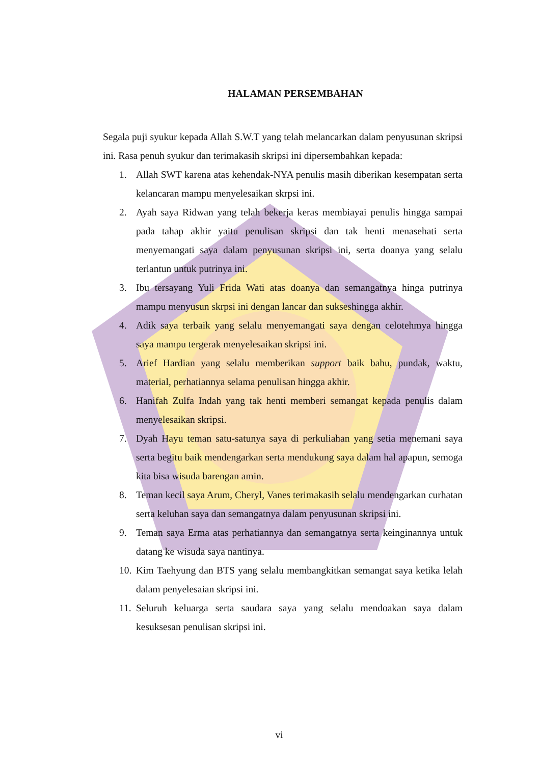HALAMAN PERSEMBAHAN
Segala puji syukur kepada Allah S.W.T yang telah melancarkan dalam penyusunan skripsi ini. Rasa penuh syukur dan terimakasih skripsi ini dipersembahkan kepada:
1. Allah SWT karena atas kehendak-NYA penulis masih diberikan kesempatan serta kelancaran mampu menyelesaikan skrpsi ini.
2. Ayah saya Ridwan yang telah bekerja keras membiayai penulis hingga sampai pada tahap akhir yaitu penulisan skripsi dan tak henti menasehati serta menyemangati saya dalam penyusunan skripsi ini, serta doanya yang selalu terlantun untuk putrinya ini.
3. Ibu tersayang Yuli Frida Wati atas doanya dan semangatnya hinga putrinya mampu menyusun skrpsi ini dengan lancar dan sukseshingga akhir.
4. Adik saya terbaik yang selalu menyemangati saya dengan celotehmya hingga saya mampu tergerak menyelesaikan skripsi ini.
5. Arief Hardian yang selalu memberikan support baik bahu, pundak, waktu, material, perhatiannya selama penulisan hingga akhir.
6. Hanifah Zulfa Indah yang tak henti memberi semangat kepada penulis dalam menyelesaikan skripsi.
7. Dyah Hayu teman satu-satunya saya di perkuliahan yang setia menemani saya serta begitu baik mendengarkan serta mendukung saya dalam hal apapun, semoga kita bisa wisuda barengan amin.
8. Teman kecil saya Arum, Cheryl, Vanes terimakasih selalu mendengarkan curhatan serta keluhan saya dan semangatnya dalam penyusunan skripsi ini.
9. Teman saya Erma atas perhatiannya dan semangatnya serta keinginannya untuk datang ke wisuda saya nantinya.
10. Kim Taehyung dan BTS yang selalu membangkitkan semangat saya ketika lelah dalam penyelesaian skripsi ini.
11. Seluruh keluarga serta saudara saya yang selalu mendoakan saya dalam kesuksesan penulisan skripsi ini.
vi